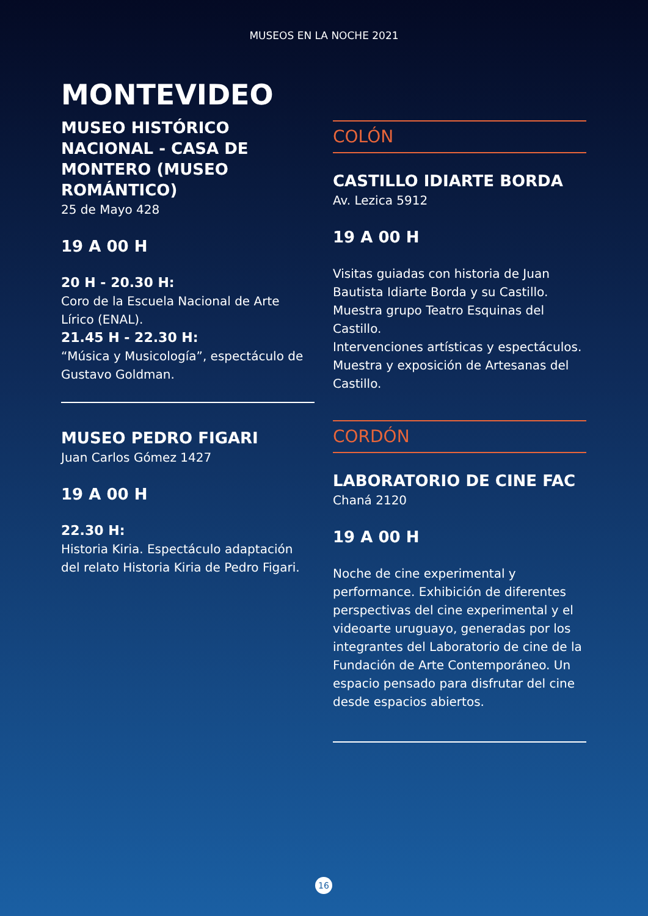MUSEOS EN LA NOCHE 2021
MONTEVIDEO
MUSEO HISTÓRICO NACIONAL - CASA DE MONTERO (MUSEO ROMÁNTICO)
25 de Mayo 428
19 A 00 H
20 H - 20.30 H:
Coro de la Escuela Nacional de Arte Lírico (ENAL).
21.45 H - 22.30 H:
“Música y Musicología”, espectáculo de Gustavo Goldman.
MUSEO PEDRO FIGARI
Juan Carlos Gómez 1427
19 A 00 H
22.30 H:
Historia Kiria. Espectáculo adaptación del relato Historia Kiria de Pedro Figari.
COLÓN
CASTILLO IDIARTE BORDA
Av. Lezica 5912
19 A 00 H
Visitas guiadas con historia de Juan Bautista Idiarte Borda y su Castillo. Muestra grupo Teatro Esquinas del Castillo.
Intervenciones artísticas y espectáculos. Muestra y exposición de Artesanas del Castillo.
CORDÓN
LABORATORIO DE CINE FAC
Chaná 2120
19 A 00 H
Noche de cine experimental y performance. Exhibición de diferentes perspectivas del cine experimental y el videoarte uruguayo, generadas por los integrantes del Laboratorio de cine de la Fundación de Arte Contemporáneo. Un espacio pensado para disfrutar del cine desde espacios abiertos.
16